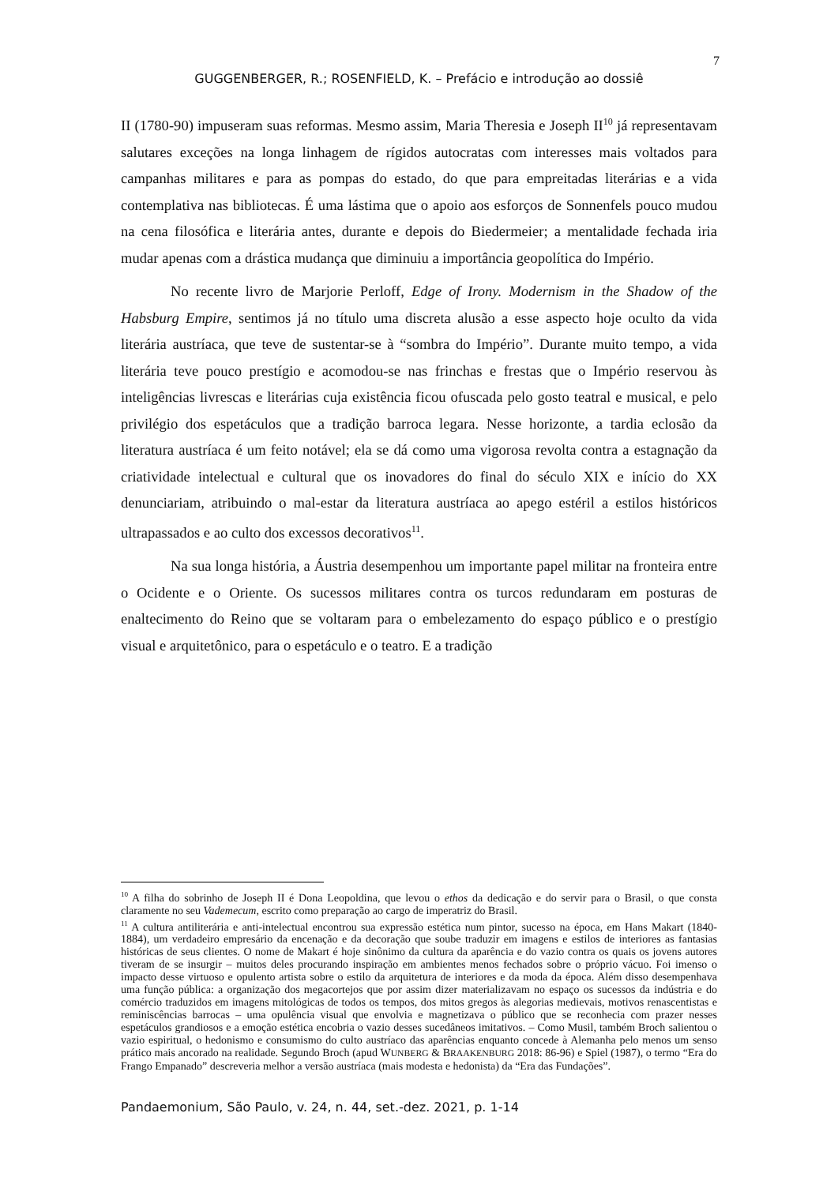7
GUGGENBERGER, R.; ROSENFIELD, K. – Prefácio e introdução ao dossiê
II (1780-90) impuseram suas reformas. Mesmo assim, Maria Theresia e Joseph II<sup>10</sup> já representavam salutares exceções na longa linhagem de rígidos autocratas com interesses mais voltados para campanhas militares e para as pompas do estado, do que para empreitadas literárias e a vida contemplativa nas bibliotecas. É uma lástima que o apoio aos esforços de Sonnenfels pouco mudou na cena filosófica e literária antes, durante e depois do Biedermeier; a mentalidade fechada iria mudar apenas com a drástica mudança que diminuiu a importância geopolítica do Império.
No recente livro de Marjorie Perloff, Edge of Irony. Modernism in the Shadow of the Habsburg Empire, sentimos já no título uma discreta alusão a esse aspecto hoje oculto da vida literária austríaca, que teve de sustentar-se à “sombra do Império”. Durante muito tempo, a vida literária teve pouco prestígio e acomodou-se nas frinchas e frestas que o Império reservou às inteligências livrescas e literárias cuja existência ficou ofuscada pelo gosto teatral e musical, e pelo privilégio dos espetáculos que a tradição barroca legara. Nesse horizonte, a tardia eclosão da literatura austríaca é um feito notável; ela se dá como uma vigorosa revolta contra a estagnação da criatividade intelectual e cultural que os inovadores do final do século XIX e início do XX denunciariam, atribuindo o mal-estar da literatura austríaca ao apego estéril a estilos históricos ultrapassados e ao culto dos excessos decorativos<sup>11</sup>.
Na sua longa história, a Áustria desempenhou um importante papel militar na fronteira entre o Ocidente e o Oriente. Os sucessos militares contra os turcos redundaram em posturas de enaltecimento do Reino que se voltaram para o embelezamento do espaço público e o prestígio visual e arquitetônico, para o espetáculo e o teatro. E a tradição
<sup>10</sup> A filha do sobrinho de Joseph II é Dona Leopoldina, que levou o ethos da dedicação e do servir para o Brasil, o que consta claramente no seu Vademecum, escrito como preparação ao cargo de imperatriz do Brasil.
<sup>11</sup> A cultura antiliterária e anti-intelectual encontrou sua expressão estética num pintor, sucesso na época, em Hans Makart (1840-1884), um verdadeiro empresário da encenação e da decoração que soube traduzir em imagens e estilos de interiores as fantasias históricas de seus clientes. O nome de Makart é hoje sinônimo da cultura da aparência e do vazio contra os quais os jovens autores tiveram de se insurgir – muitos deles procurando inspiração em ambientes menos fechados sobre o próprio vácuo. Foi imenso o impacto desse virtuoso e opulento artista sobre o estilo da arquitetura de interiores e da moda da época. Além disso desempenhava uma função pública: a organização dos megacortejos que por assim dizer materializavam no espaço os sucessos da indústria e do comércio traduzidos em imagens mitológicas de todos os tempos, dos mitos gregos às alegorias medievais, motivos renascentistas e reminiscências barrocas – uma opulência visual que envolvia e magnetizava o público que se reconhecia com prazer nesses espetáculos grandiosos e a emoção estética encobria o vazio desses sucedâneos imitativos. – Como Musil, também Broch salientou o vazio espiritual, o hedonismo e consumismo do culto austríaco das aparências enquanto concede à Alemanha pelo menos um senso prático mais ancorado na realidade. Segundo Broch (apud WUNBERG & BRAAKENBURG 2018: 86-96) e Spiel (1987), o termo “Era do Frango Empanado” descreveria melhor a versão austríaca (mais modesta e hedonista) da “Era das Fundações”.
Pandaemonium, São Paulo, v. 24, n. 44, set.-dez. 2021, p. 1-14